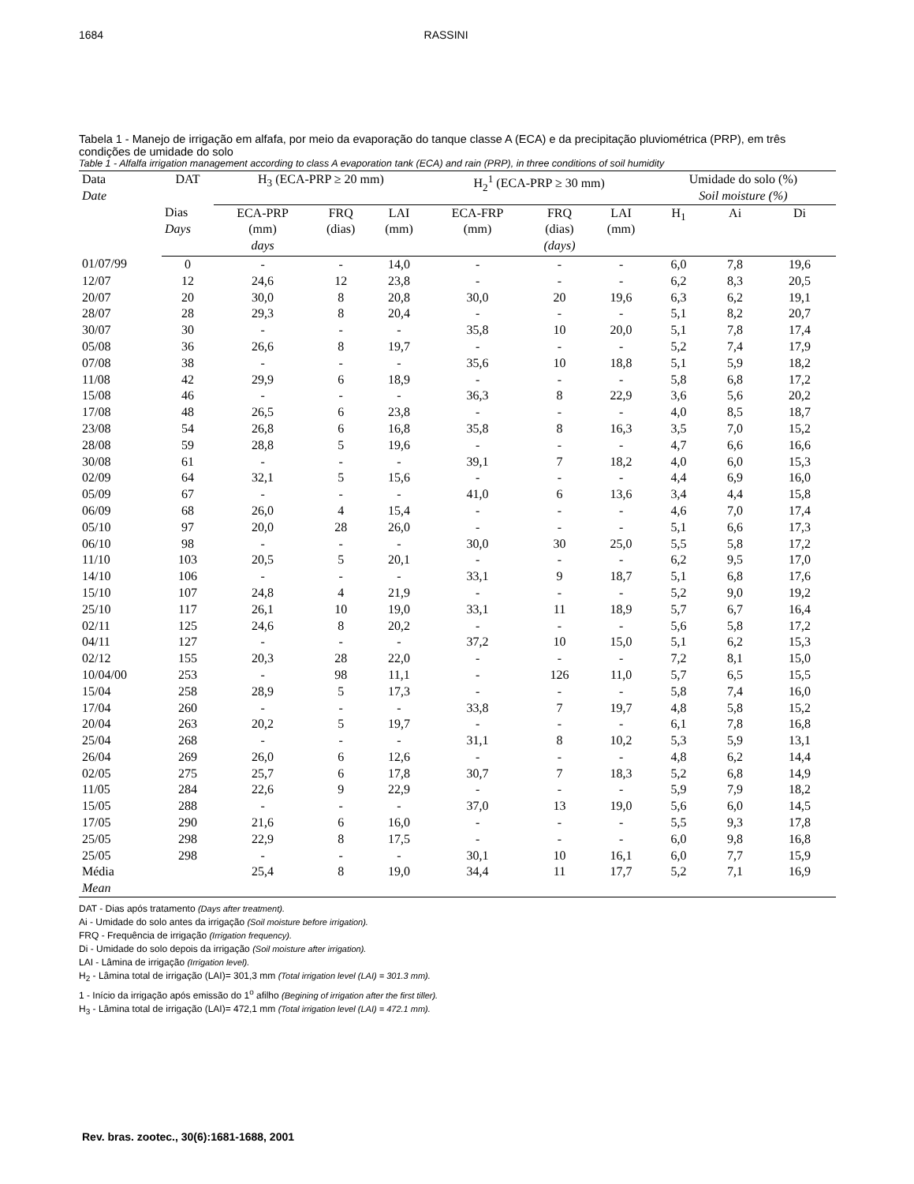1684 RASSINI
Tabela 1 - Manejo de irrigação em alfafa, por meio da evaporação do tanque classe A (ECA) e da precipitação pluviométrica (PRP), em três condições de umidade do solo
Table 1 - Alfalfa irrigation management according to class A evaporation tank (ECA) and rain (PRP), in three conditions of soil humidity
| Data Date | DAT | H<sub>3</sub> (ECA-PRP ≥ 20 mm) | | | H<sub>2</sub><sup>1</sup> (ECA-PRP ≥ 30 mm) | | | Umidade do solo (%) Soil moisture (%) | | |
| --- | --- | --- | --- | --- | --- | --- | --- | --- | --- | --- |
| | Dias Days | ECA-PRP (mm) days | FRQ (dias) | LAI (mm) | ECA-FRP (mm) | FRQ (dias) (days) | LAI (mm) | H<sub>1</sub> | Ai | Di |
| 01/07/99 | 0 | - | - | 14,0 | - | - | - | 6,0 | 7,8 | 19,6 |
| 12/07 | 12 | 24,6 | 12 | 23,8 | - | - | - | 6,2 | 8,3 | 20,5 |
| 20/07 | 20 | 30,0 | 8 | 20,8 | 30,0 | 20 | 19,6 | 6,3 | 6,2 | 19,1 |
| 28/07 | 28 | 29,3 | 8 | 20,4 | - | - | - | 5,1 | 8,2 | 20,7 |
| 30/07 | 30 | - | - | - | 35,8 | 10 | 20,0 | 5,1 | 7,8 | 17,4 |
| 05/08 | 36 | 26,6 | 8 | 19,7 | - | - | - | 5,2 | 7,4 | 17,9 |
| 07/08 | 38 | - | - | - | 35,6 | 10 | 18,8 | 5,1 | 5,9 | 18,2 |
| 11/08 | 42 | 29,9 | 6 | 18,9 | - | - | - | 5,8 | 6,8 | 17,2 |
| 15/08 | 46 | - | - | - | 36,3 | 8 | 22,9 | 3,6 | 5,6 | 20,2 |
| 17/08 | 48 | 26,5 | 6 | 23,8 | - | - | - | 4,0 | 8,5 | 18,7 |
| 23/08 | 54 | 26,8 | 6 | 16,8 | 35,8 | 8 | 16,3 | 3,5 | 7,0 | 15,2 |
| 28/08 | 59 | 28,8 | 5 | 19,6 | - | - | - | 4,7 | 6,6 | 16,6 |
| 30/08 | 61 | - | - | - | 39,1 | 7 | 18,2 | 4,0 | 6,0 | 15,3 |
| 02/09 | 64 | 32,1 | 5 | 15,6 | - | - | - | 4,4 | 6,9 | 16,0 |
| 05/09 | 67 | - | - | - | 41,0 | 6 | 13,6 | 3,4 | 4,4 | 15,8 |
| 06/09 | 68 | 26,0 | 4 | 15,4 | - | - | - | 4,6 | 7,0 | 17,4 |
| 05/10 | 97 | 20,0 | 28 | 26,0 | - | - | - | 5,1 | 6,6 | 17,3 |
| 06/10 | 98 | - | - | - | 30,0 | 30 | 25,0 | 5,5 | 5,8 | 17,2 |
| 11/10 | 103 | 20,5 | 5 | 20,1 | - | - | - | 6,2 | 9,5 | 17,0 |
| 14/10 | 106 | - | - | - | 33,1 | 9 | 18,7 | 5,1 | 6,8 | 17,6 |
| 15/10 | 107 | 24,8 | 4 | 21,9 | - | - | - | 5,2 | 9,0 | 19,2 |
| 25/10 | 117 | 26,1 | 10 | 19,0 | 33,1 | 11 | 18,9 | 5,7 | 6,7 | 16,4 |
| 02/11 | 125 | 24,6 | 8 | 20,2 | - | - | - | 5,6 | 5,8 | 17,2 |
| 04/11 | 127 | - | - | - | 37,2 | 10 | 15,0 | 5,1 | 6,2 | 15,3 |
| 02/12 | 155 | 20,3 | 28 | 22,0 | - | - | - | 7,2 | 8,1 | 15,0 |
| 10/04/00 | 253 | - | 98 | 11,1 | - | 126 | 11,0 | 5,7 | 6,5 | 15,5 |
| 15/04 | 258 | 28,9 | 5 | 17,3 | - | - | - | 5,8 | 7,4 | 16,0 |
| 17/04 | 260 | - | - | - | 33,8 | 7 | 19,7 | 4,8 | 5,8 | 15,2 |
| 20/04 | 263 | 20,2 | 5 | 19,7 | - | - | - | 6,1 | 7,8 | 16,8 |
| 25/04 | 268 | - | - | - | 31,1 | 8 | 10,2 | 5,3 | 5,9 | 13,1 |
| 26/04 | 269 | 26,0 | 6 | 12,6 | - | - | - | 4,8 | 6,2 | 14,4 |
| 02/05 | 275 | 25,7 | 6 | 17,8 | 30,7 | 7 | 18,3 | 5,2 | 6,8 | 14,9 |
| 11/05 | 284 | 22,6 | 9 | 22,9 | - | - | - | 5,9 | 7,9 | 18,2 |
| 15/05 | 288 | - | - | - | 37,0 | 13 | 19,0 | 5,6 | 6,0 | 14,5 |
| 17/05 | 290 | 21,6 | 6 | 16,0 | - | - | - | 5,5 | 9,3 | 17,8 |
| 25/05 | 298 | 22,9 | 8 | 17,5 | - | - | - | 6,0 | 9,8 | 16,8 |
| 25/05 | 298 | - | - | - | 30,1 | 10 | 16,1 | 6,0 | 7,7 | 15,9 |
| Média Mean | | 25,4 | 8 | 19,0 | 34,4 | 11 | 17,7 | 5,2 | 7,1 | 16,9 |
DAT - Dias após tratamento (Days after treatment).
Ai - Umidade do solo antes da irrigação (Soil moisture before irrigation).
FRQ - Frequência de irrigação (Irrigation frequency).
Di - Umidade do solo depois da irrigação (Soil moisture after irrigation).
LAI - Lâmina de irrigação (Irrigation level).
H<sub>2</sub> - Lâmina total de irrigação (LAI)= 301,3 mm (Total irrigation level (LAI) = 301.3 mm).
1 - Início da irrigação após emissão do 1<sup>o</sup> afilho (Begining of irrigation after the first tiller).
H<sub>3</sub> - Lâmina total de irrigação (LAI)= 472,1 mm (Total irrigation level (LAI) = 472.1 mm).
Rev. bras. zootec., 30(6):1681-1688, 2001